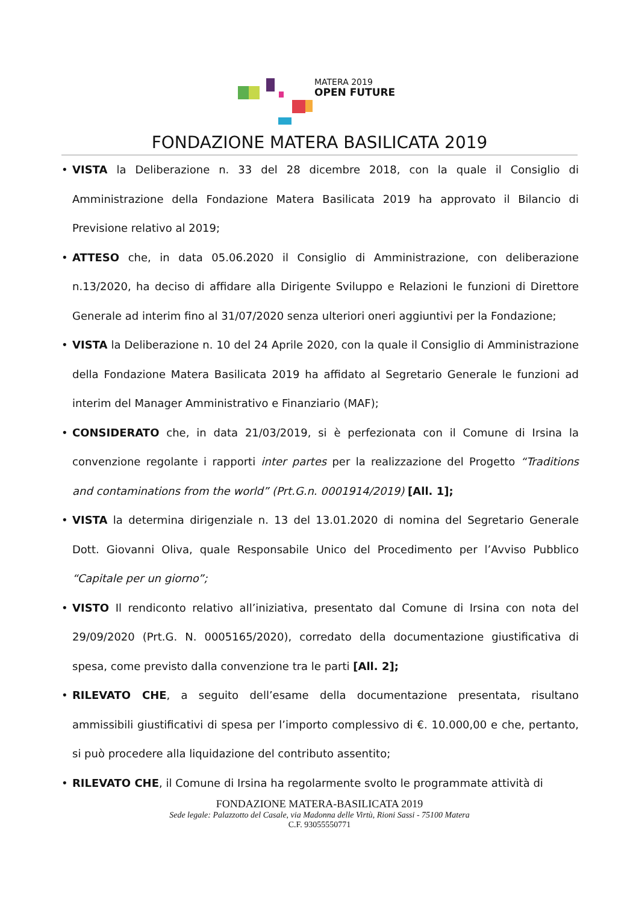MATERA 2019
OPEN FUTURE
FONDAZIONE MATERA BASILICATA 2019
• VISTA la Deliberazione n. 33 del 28 dicembre 2018, con la quale il Consiglio di Amministrazione della Fondazione Matera Basilicata 2019 ha approvato il Bilancio di Previsione relativo al 2019;
• ATTESO che, in data 05.06.2020 il Consiglio di Amministrazione, con deliberazione n.13/2020, ha deciso di affidare alla Dirigente Sviluppo e Relazioni le funzioni di Direttore Generale ad interim fino al 31/07/2020 senza ulteriori oneri aggiuntivi per la Fondazione;
• VISTA la Deliberazione n. 10 del 24 Aprile 2020, con la quale il Consiglio di Amministrazione della Fondazione Matera Basilicata 2019 ha affidato al Segretario Generale le funzioni ad interim del Manager Amministrativo e Finanziario (MAF);
• CONSIDERATO che, in data 21/03/2019, si è perfezionata con il Comune di Irsina la convenzione regolante i rapporti inter partes per la realizzazione del Progetto “Traditions and contaminations from the world” (Prt.G.n. 0001914/2019) [All. 1];
• VISTA la determina dirigenziale n. 13 del 13.01.2020 di nomina del Segretario Generale Dott. Giovanni Oliva, quale Responsabile Unico del Procedimento per l’Avviso Pubblico “Capitale per un giorno”;
• VISTO Il rendiconto relativo all’iniziativa, presentato dal Comune di Irsina con nota del 29/09/2020 (Prt.G. N. 0005165/2020), corredato della documentazione giustificativa di spesa, come previsto dalla convenzione tra le parti [All. 2];
• RILEVATO CHE, a seguito dell’esame della documentazione presentata, risultano ammissibili giustificativi di spesa per l’importo complessivo di €. 10.000,00 e che, pertanto, si può procedere alla liquidazione del contributo assentito;
• RILEVATO CHE, il Comune di Irsina ha regolarmente svolto le programmate attività di
FONDAZIONE MATERA-BASILICATA 2019
Sede legale: Palazzotto del Casale, via Madonna delle Virtù, Rioni Sassi - 75100 Matera
C.F. 93055550771